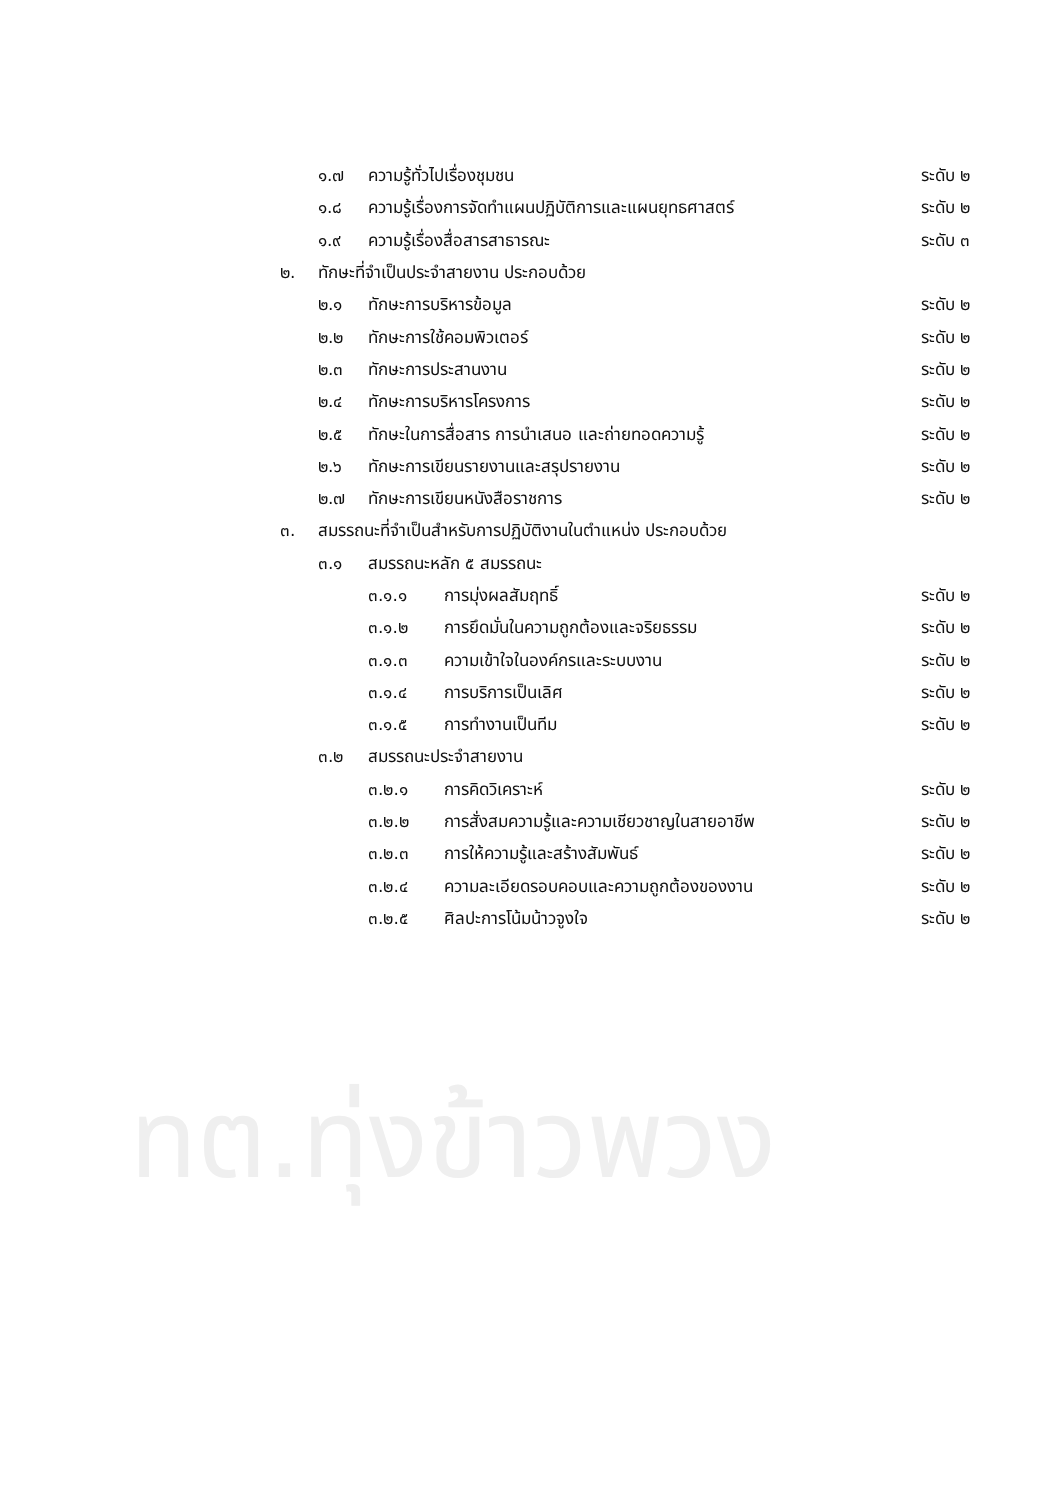๑.๗ ความรู้ทั่วไปเรื่องชุมชน ระดับ ๒
๑.๘ ความรู้เรื่องการจัดทำแผนปฏิบัติการและแผนยุทธศาสตร์ ระดับ ๒
๑.๙ ความรู้เรื่องสื่อสารสาธารณะ ระดับ ๓
๒. ทักษะที่จำเป็นประจำสายงาน ประกอบด้วย
๒.๑ ทักษะการบริหารข้อมูล ระดับ ๒
๒.๒ ทักษะการใช้คอมพิวเตอร์ ระดับ ๒
๒.๓ ทักษะการประสานงาน ระดับ ๒
๒.๔ ทักษะการบริหารโครงการ ระดับ ๒
๒.๕ ทักษะในการสื่อสาร การนำเสนอ และถ่ายทอดความรู้ ระดับ ๒
๒.๖ ทักษะการเขียนรายงานและสรุปรายงาน ระดับ ๒
๒.๗ ทักษะการเขียนหนังสือราชการ ระดับ ๒
๓. สมรรถนะที่จำเป็นสำหรับการปฏิบัติงานในตำแหน่ง ประกอบด้วย
๓.๑ สมรรถนะหลัก ๕ สมรรถนะ
๓.๑.๑ การมุ่งผลสัมฤทธิ์ ระดับ ๒
๓.๑.๒ การยึดมั่นในความถูกต้องและจริยธรรม ระดับ ๒
๓.๑.๓ ความเข้าใจในองค์กรและระบบงาน ระดับ ๒
๓.๑.๔ การบริการเป็นเลิศ ระดับ ๒
๓.๑.๕ การทำงานเป็นทีม ระดับ ๒
๓.๒ สมรรถนะประจำสายงาน
๓.๒.๑ การคิดวิเคราะห์ ระดับ ๒
๓.๒.๒ การสั่งสมความรู้และความเชียวชาญในสายอาชีพ ระดับ ๒
๓.๒.๓ การให้ความรู้และสร้างสัมพันธ์ ระดับ ๒
๓.๒.๔ ความละเอียดรอบคอบและความถูกต้องของงาน ระดับ ๒
๓.๒.๕ ศิลปะการโน้มน้าวจูงใจ ระดับ ๒
ทต.ทุ่งข้าวพวง